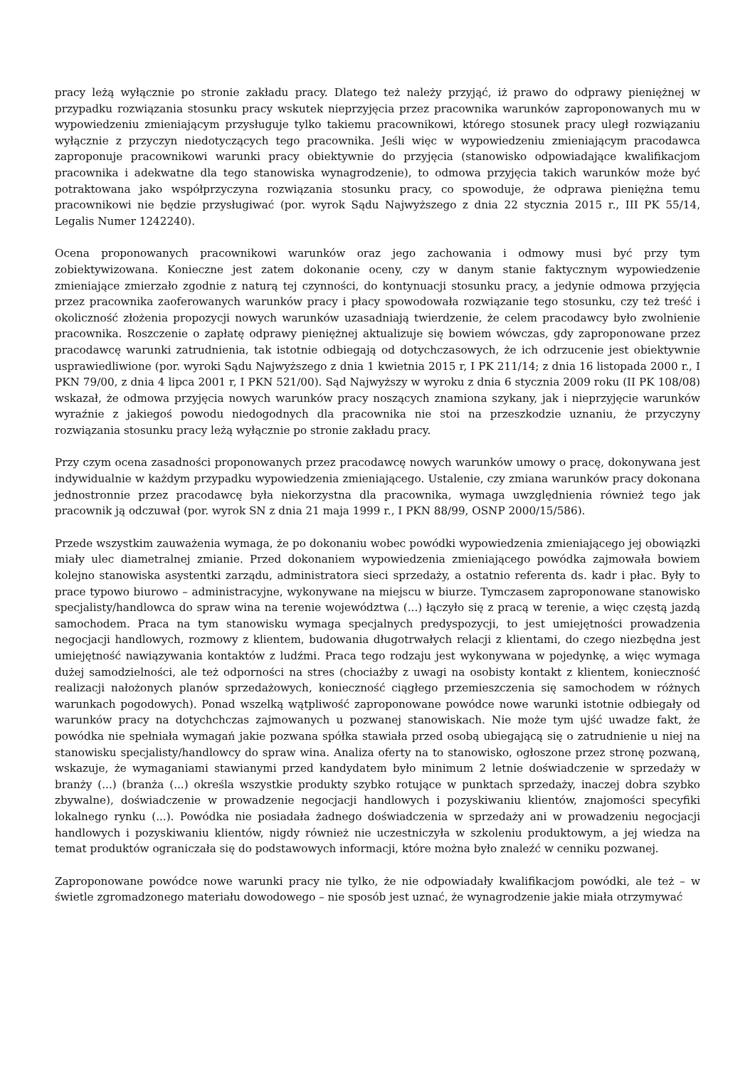pracy leżą wyłącznie po stronie zakładu pracy. Dlatego też należy przyjąć, iż prawo do odprawy pieniężnej w przypadku rozwiązania stosunku pracy wskutek nieprzyjęcia przez pracownika warunków zaproponowanych mu w wypowiedzeniu zmieniającym przysługuje tylko takiemu pracownikowi, którego stosunek pracy uległ rozwiązaniu wyłącznie z przyczyn niedotyczących tego pracownika. Jeśli więc w wypowiedzeniu zmieniającym pracodawca zaproponuje pracownikowi warunki pracy obiektywnie do przyjęcia (stanowisko odpowiadające kwalifikacjom pracownika i adekwatne dla tego stanowiska wynagrodzenie), to odmowa przyjęcia takich warunków może być potraktowana jako współprzyczyna rozwiązania stosunku pracy, co spowoduje, że odprawa pieniężna temu pracownikowi nie będzie przysługiwać (por. wyrok Sądu Najwyższego z dnia 22 stycznia 2015 r., III PK 55/14, Legalis Numer 1242240).
Ocena proponowanych pracownikowi warunków oraz jego zachowania i odmowy musi być przy tym zobiektywizowana. Konieczne jest zatem dokonanie oceny, czy w danym stanie faktycznym wypowiedzenie zmieniające zmierzało zgodnie z naturą tej czynności, do kontynuacji stosunku pracy, a jedynie odmowa przyjęcia przez pracownika zaoferowanych warunków pracy i płacy spowodowała rozwiązanie tego stosunku, czy też treść i okoliczność złożenia propozycji nowych warunków uzasadniają twierdzenie, że celem pracodawcy było zwolnienie pracownika. Roszczenie o zapłatę odprawy pieniężnej aktualizuje się bowiem wówczas, gdy zaproponowane przez pracodawcę warunki zatrudnienia, tak istotnie odbiegają od dotychczasowych, że ich odrzucenie jest obiektywnie usprawiedliwione (por. wyroki Sądu Najwyższego z dnia 1 kwietnia 2015 r, I PK 211/14; z dnia 16 listopada 2000 r., I PKN 79/00, z dnia 4 lipca 2001 r, I PKN 521/00). Sąd Najwyższy w wyroku z dnia 6 stycznia 2009 roku (II PK 108/08) wskazał, że odmowa przyjęcia nowych warunków pracy noszących znamiona szykany, jak i nieprzyjęcie warunków wyraźnie z jakiegoś powodu niedogodnych dla pracownika nie stoi na przeszkodzie uznaniu, że przyczyny rozwiązania stosunku pracy leżą wyłącznie po stronie zakładu pracy.
Przy czym ocena zasadności proponowanych przez pracodawcę nowych warunków umowy o pracę, dokonywana jest indywidualnie w każdym przypadku wypowiedzenia zmieniającego. Ustalenie, czy zmiana warunków pracy dokonana jednostronnie przez pracodawcę była niekorzystna dla pracownika, wymaga uwzględnienia również tego jak pracownik ją odczuwał (por. wyrok SN z dnia 21 maja 1999 r., I PKN 88/99, OSNP 2000/15/586).
Przede wszystkim zauważenia wymaga, że po dokonaniu wobec powódki wypowiedzenia zmieniającego jej obowiązki miały ulec diametralnej zmianie. Przed dokonaniem wypowiedzenia zmieniającego powódka zajmowała bowiem kolejno stanowiska asystentki zarządu, administratora sieci sprzedaży, a ostatnio referenta ds. kadr i płac. Były to prace typowo biurowo – administracyjne, wykonywane na miejscu w biurze. Tymczasem zaproponowane stanowisko specjalisty/handlowca do spraw wina na terenie województwa (...) łączyło się z pracą w terenie, a więc częstą jazdą samochodem. Praca na tym stanowisku wymaga specjalnych predyspozycji, to jest umiejętności prowadzenia negocjacji handlowych, rozmowy z klientem, budowania długotrwałych relacji z klientami, do czego niezbędna jest umiejętność nawiązywania kontaktów z ludźmi. Praca tego rodzaju jest wykonywana w pojedynkę, a więc wymaga dużej samodzielności, ale też odporności na stres (chociażby z uwagi na osobisty kontakt z klientem, konieczność realizacji nałożonych planów sprzedażowych, konieczność ciągłego przemieszczenia się samochodem w różnych warunkach pogodowych). Ponad wszelką wątpliwość zaproponowane powódce nowe warunki istotnie odbiegały od warunków pracy na dotychchczas zajmowanych u pozwanej stanowiskach. Nie może tym ujść uwadze fakt, że powódka nie spełniała wymagań jakie pozwana spółka stawiała przed osobą ubiegającą się o zatrudnienie u niej na stanowisku specjalisty/handlowcy do spraw wina. Analiza oferty na to stanowisko, ogłoszone przez stronę pozwaną, wskazuje, że wymaganiami stawianymi przed kandydatem było minimum 2 letnie doświadczenie w sprzedaży w branży (...) (branża (...) określa wszystkie produkty szybko rotujące w punktach sprzedaży, inaczej dobra szybko zbywalne), doświadczenie w prowadzenie negocjacji handlowych i pozyskiwaniu klientów, znajomości specyfiki lokalnego rynku (...). Powódka nie posiadała żadnego doświadczenia w sprzedaży ani w prowadzeniu negocjacji handlowych i pozyskiwaniu klientów, nigdy również nie uczestniczyła w szkoleniu produktowym, a jej wiedza na temat produktów ograniczała się do podstawowych informacji, które można było znaleźć w cenniku pozwanej.
Zaproponowane powódce nowe warunki pracy nie tylko, że nie odpowiadały kwalifikacjom powódki, ale też – w świetle zgromadzonego materiału dowodowego – nie sposób jest uznać, że wynagrodzenie jakie miała otrzymywać